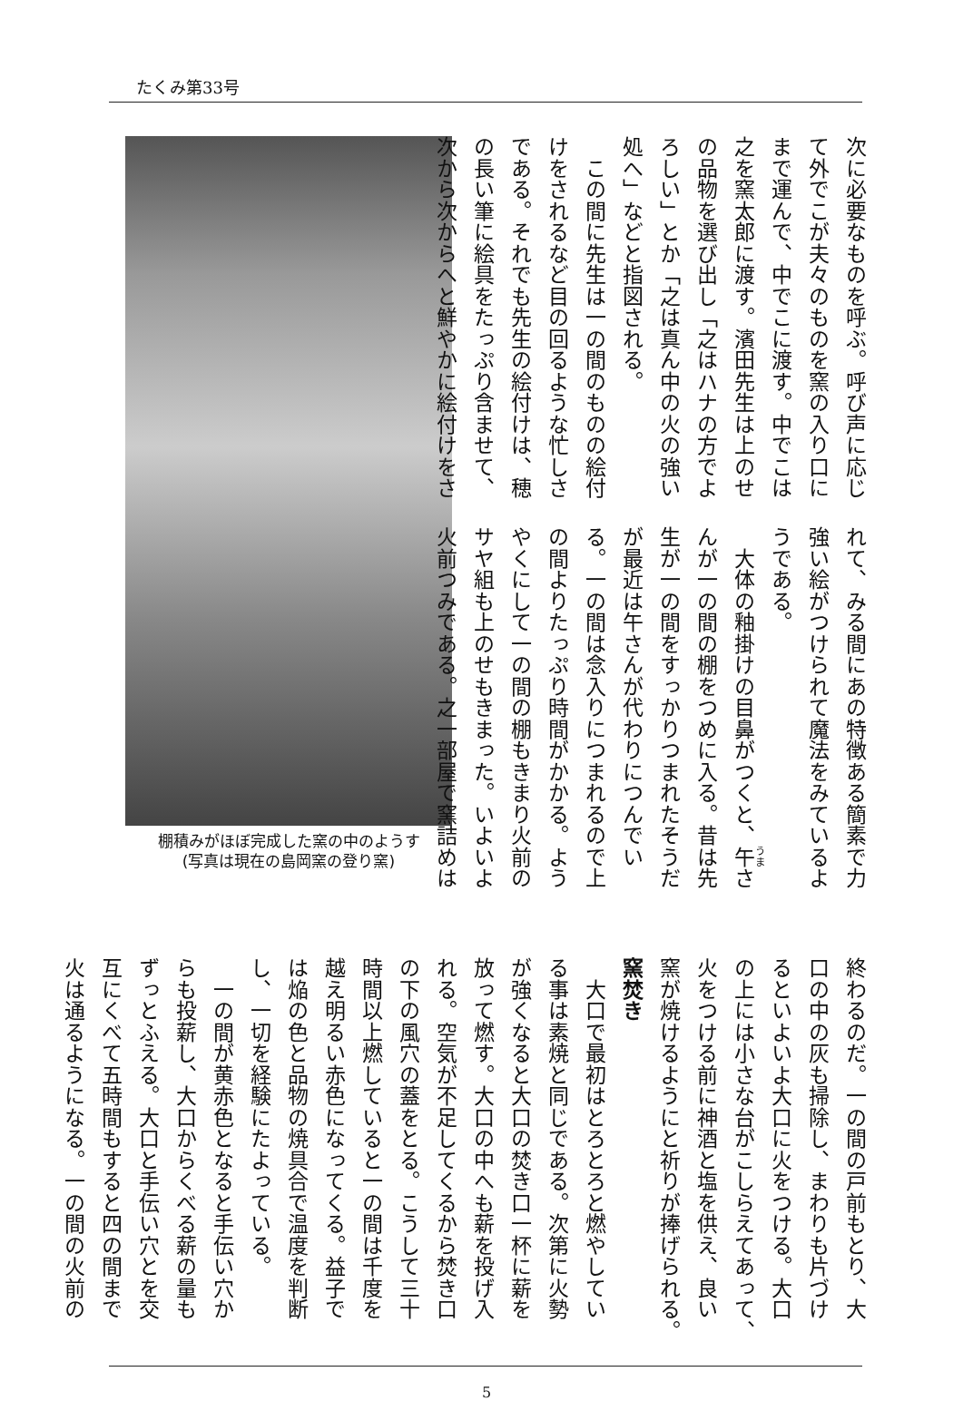たくみ第33号
棚積みがほぼ完成した窯の中のようす
(写真は現在の島岡窯の登り窯)
次に必要なものを呼ぶ。呼び声に応じ て外でこが夫々のものを窯の入り口に まで運んで、中でこに渡す。中でこは 之を窯太郎に渡す。濱田先生は上のせ の品物を選び出し「之はハナの方でよ ろしい」とか「之は真ん中の火の強い 処へ」などと指図される。 　この間に先生は一の間のものの絵付 けをされるなど目の回るような忙しさ である。それでも先生の絵付けは、穂 の長い筆に絵具をたっぷり含ませて、 次から次からへと鮮やかに絵付けをさ
れて、みる間にあの特徴ある簡素で力 強い絵がつけられて魔法をみているよ うである。 　大体の釉掛けの目鼻がつくと、午さ んが一の間の棚をつめに入る。昔は先 生が一の間をすっかりつまれたそうだ が最近は午さんが代わりにつんでい る。一の間は念入りにつまれるので上 の間よりたっぷり時間がかかる。よう やくにして一の間の棚もきまり火前の サヤ組も上のせもきまった。いよいよ 火前つみである。之一部屋で窯詰めは
終わるのだ。一の間の戸前もとり、大 口の中の灰も掃除し、まわりも片づけ るといよいよ大口に火をつける。大口 の上には小さな台がこしらえてあって、 火をつける前に神酒と塩を供え、良い 窯が焼けるようにと祈りが捧げられる。
窯焚き
　大口で最初はとろとろと燃やしてい る事は素焼と同じである。次第に火勢 が強くなると大口の焚き口一杯に薪を 放って燃す。大口の中へも薪を投げ入 れる。空気が不足してくるから焚き口 の下の風穴の蓋をとる。こうして三十 時間以上燃していると一の間は千度を 越え明るい赤色になってくる。益子で は焔の色と品物の焼具合で温度を判断 し、一切を経験にたよっている。 　一の間が黄赤色となると手伝い穴か らも投薪し、大口からくべる薪の量も ずっとふえる。大口と手伝い穴とを交 互にくべて五時間もすると四の間まで 火は通るようになる。一の間の火前の
5